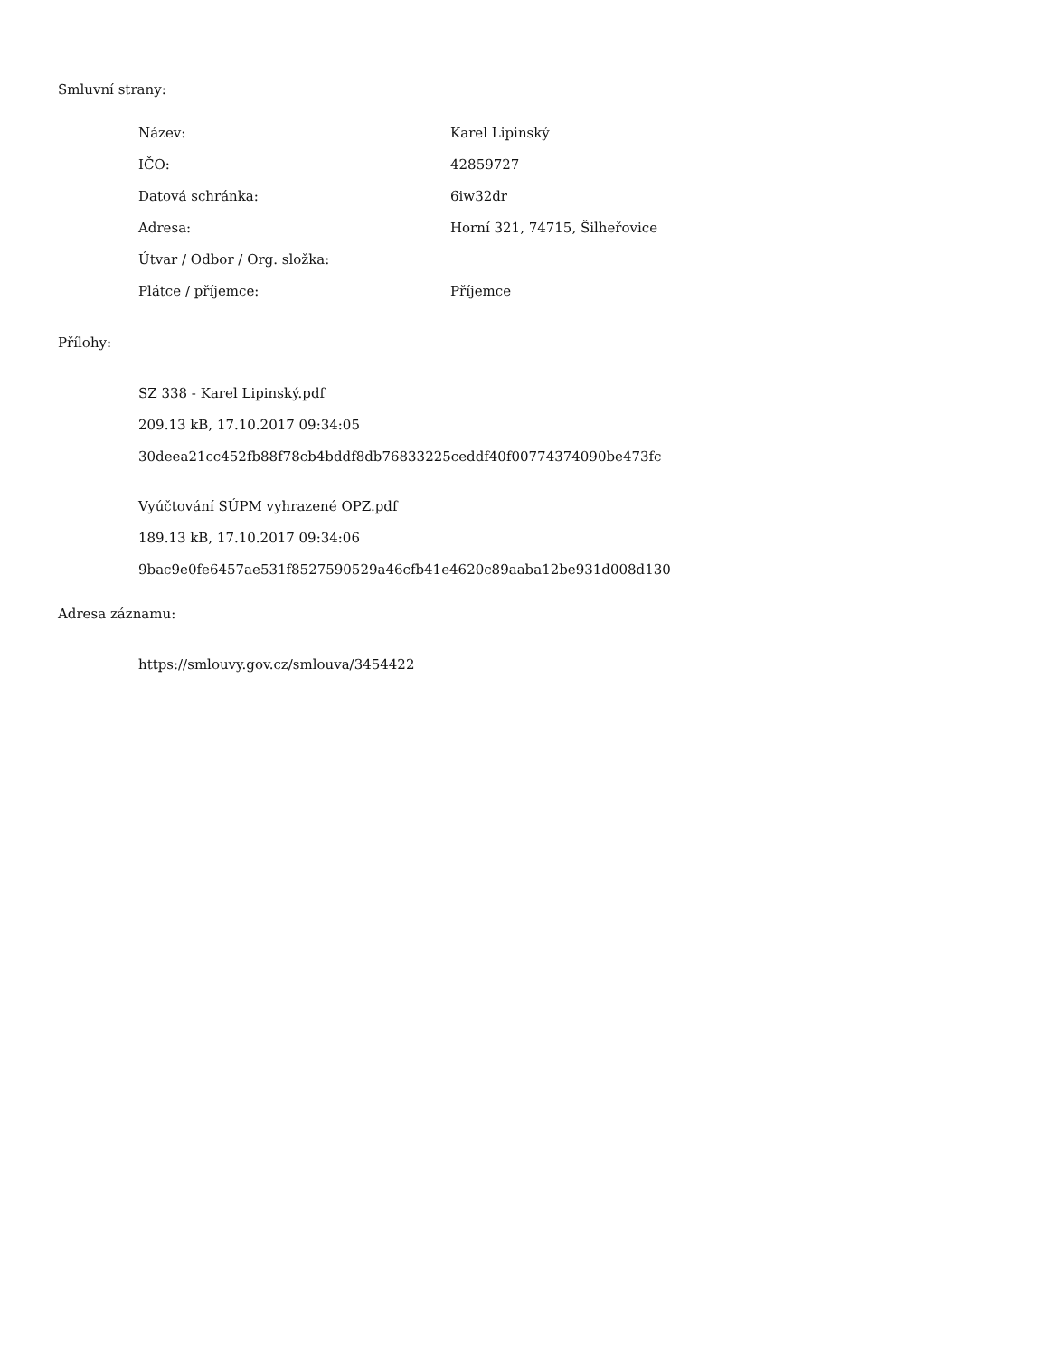Smluvní strany:
| Název: | Karel Lipinský |
| IČO: | 42859727 |
| Datová schránka: | 6iw32dr |
| Adresa: | Horní 321, 74715, Šilheřovice |
| Útvar / Odbor / Org. složka: | |
| Plátce / příjemce: | Příjemce |
Přílohy:
SZ 338 - Karel Lipinský.pdf
209.13 kB, 17.10.2017 09:34:05
30deea21cc452fb88f78cb4bddf8db76833225ceddf40f00774374090be473fc
Vyúčtování SÚPM vyhrazené OPZ.pdf
189.13 kB, 17.10.2017 09:34:06
9bac9e0fe6457ae531f8527590529a46cfb41e4620c89aaba12be931d008d130
Adresa záznamu:
https://smlouvy.gov.cz/smlouva/3454422